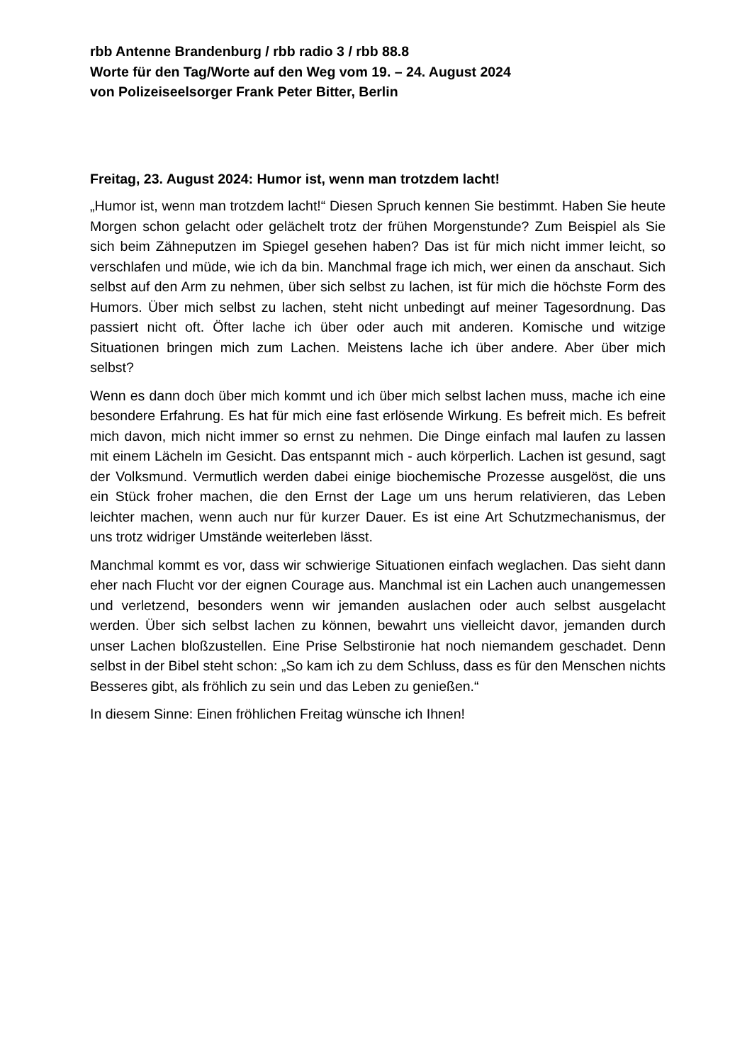rbb Antenne Brandenburg / rbb radio 3 / rbb 88.8
Worte für den Tag/Worte auf den Weg vom 19. – 24. August 2024
von Polizeiseelsorger Frank Peter Bitter, Berlin
Freitag, 23. August 2024: Humor ist, wenn man trotzdem lacht!
„Humor ist, wenn man trotzdem lacht!“ Diesen Spruch kennen Sie bestimmt. Haben Sie heute Morgen schon gelacht oder gelächelt trotz der frühen Morgenstunde? Zum Beispiel als Sie sich beim Zähneputzen im Spiegel gesehen haben? Das ist für mich nicht immer leicht, so verschlafen und müde, wie ich da bin. Manchmal frage ich mich, wer einen da anschaut. Sich selbst auf den Arm zu nehmen, über sich selbst zu lachen, ist für mich die höchste Form des Humors. Über mich selbst zu lachen, steht nicht unbedingt auf meiner Tagesordnung. Das passiert nicht oft. Öfter lache ich über oder auch mit anderen. Komische und witzige Situationen bringen mich zum Lachen. Meistens lache ich über andere. Aber über mich selbst?
Wenn es dann doch über mich kommt und ich über mich selbst lachen muss, mache ich eine besondere Erfahrung. Es hat für mich eine fast erlösende Wirkung. Es befreit mich. Es befreit mich davon, mich nicht immer so ernst zu nehmen. Die Dinge einfach mal laufen zu lassen mit einem Lächeln im Gesicht. Das entspannt mich - auch körperlich. Lachen ist gesund, sagt der Volksmund. Vermutlich werden dabei einige biochemische Prozesse ausgelöst, die uns ein Stück froher machen, die den Ernst der Lage um uns herum relativieren, das Leben leichter machen, wenn auch nur für kurzer Dauer. Es ist eine Art Schutzmechanismus, der uns trotz widriger Umstände weiterleben lässt.
Manchmal kommt es vor, dass wir schwierige Situationen einfach weglachen. Das sieht dann eher nach Flucht vor der eignen Courage aus. Manchmal ist ein Lachen auch unangemessen und verletzend, besonders wenn wir jemanden auslachen oder auch selbst ausgelacht werden. Über sich selbst lachen zu können, bewahrt uns vielleicht davor, jemanden durch unser Lachen bloßzustellen. Eine Prise Selbstironie hat noch niemandem geschadet. Denn selbst in der Bibel steht schon: „So kam ich zu dem Schluss, dass es für den Menschen nichts Besseres gibt, als fröhlich zu sein und das Leben zu genießen.“
In diesem Sinne: Einen fröhlichen Freitag wünsche ich Ihnen!